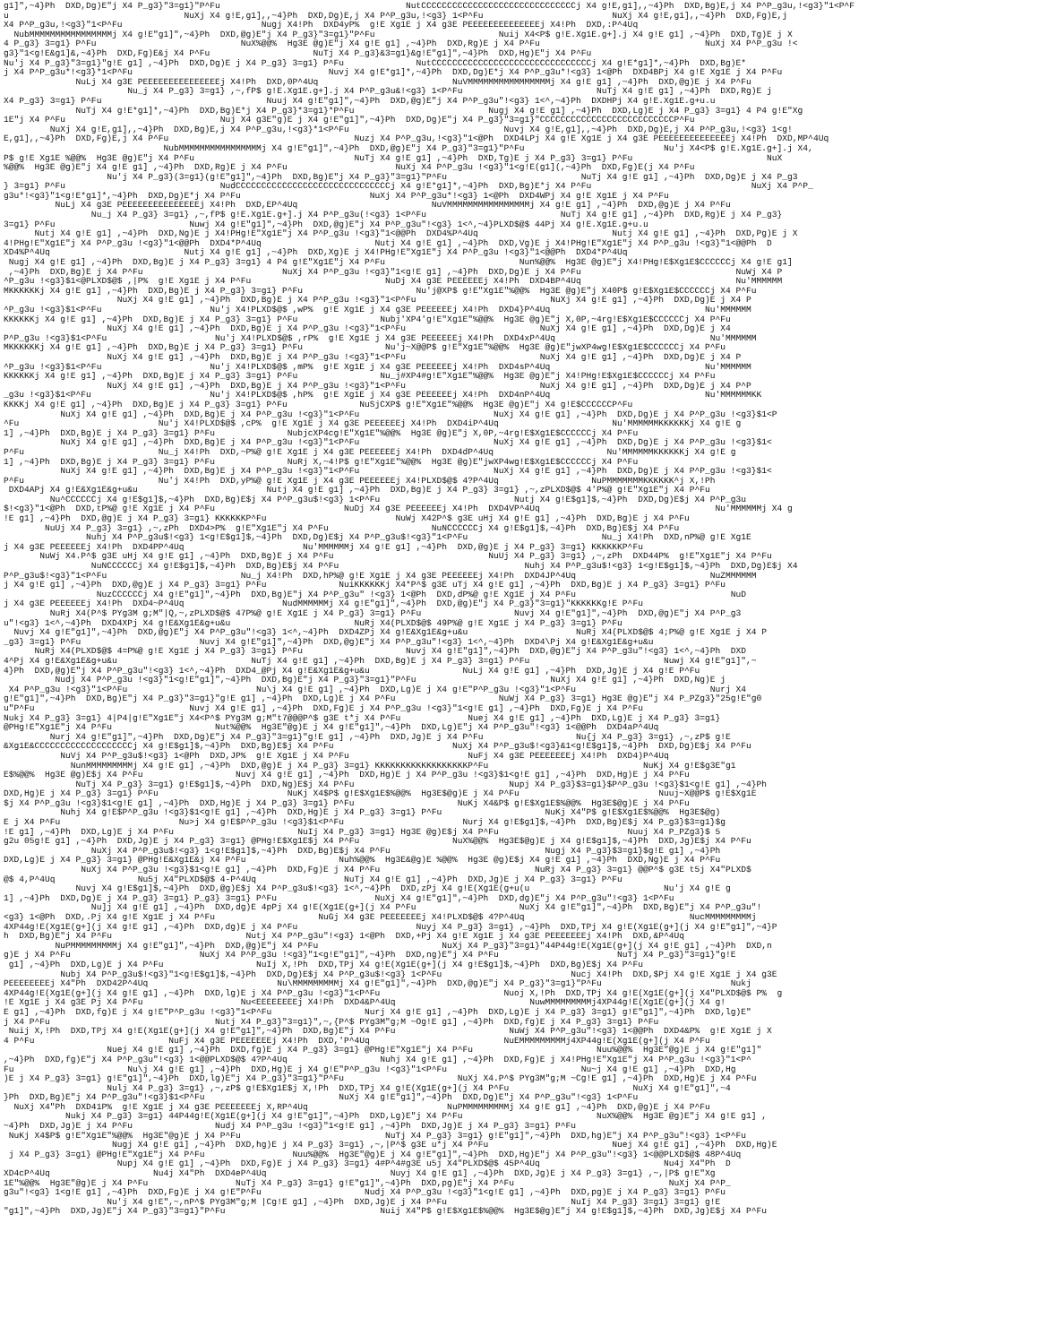g1]",~4}Ph  DXD,Dg)E"j X4 P_g3}"3=g1}"P^Fu                                    NutCCCCCCCCCCCCCCCCCCCCCCCCCCCCCCj X4 g!E,g1],,~4}Ph  DXD,Bg)E,j X4 P^P_g3u,!<g3}"1<P^F
u                                  NuXj X4 g!E,g1],,~4}Ph  DXD,Dg)E,j X4 P^P_g3u,!<g3} 1<P^Fu                         NuXj X4 g!E,g1],,~4}Ph  DXD,Fg)E,j
X4 P^P_g3u,!<g3}"1<P^Fu                           Nugj X4!Ph  DXD4yP%  g!E Xg1E j X4 g3E PEEEEEEEEEEEEEEj X4!Ph  DXD,:P^4Uq
  NubMMMMMMMMMMMMMMMMj X4 g!E"g1]",~4}Ph  DXD,@g)E"j X4 P_g3}"3=g1}"P^Fu                        Nuij X4<P$ g!E.Xg1E.g+].j X4 g!E g1] ,~4}Ph  DXD,Tg)E j X
4 P_g3} 3=g1} P^Fu                            NuX%@@%  Hg3E @g)E"j X4 g!E g1] ,~4}Ph  DXD,Rg)E j X4 P^Fu                                NuXj X4 P^P_g3u !<
g3}"1<g!E&g1]&,~4}Ph  DXD,Fg)E&j X4 P^Fu                    NuTj X4 P_g3}&3=g1}&g!E"g1]",~4}Ph  DXD,Hg)E"j X4 P^Fu
Nu'j X4 P_g3}"3=g1}"g!E g1] ,~4}Ph  DXD,Dg)E j X4 P_g3} 3=g1} P^Fu              NutCCCCCCCCCCCCCCCCCCCCCCCCCCCCCCCj X4 g!E*g1]*,~4}Ph  DXD,Bg)E*
j X4 P^P_g3u*!<g3}*1<P^Fu                                      Nuvj X4 g!E*g1]*,~4}Ph  DXD,Dg)E*j X4 P^P_g3u*!<g3} 1<@Ph  DXD4BPj X4 g!E Xg1E j X4 P^Fu
              NuLj X4 g3E PEEEEEEEEEEEEEEEj X4!Ph  DXD,0P^4Uq                          NuVMMMMMMMMMMMMMMMMj X4 g!E g1] ,~4}Ph  DXD,@g)E j X4 P^Fu
                        Nu_j X4 P_g3} 3=g1} ,~,fP$ g!E.Xg1E.g+].j X4 P^P_g3u&!<g3} 1<P^Fu                          NuTj X4 g!E g1] ,~4}Ph  DXD,Rg)E j
X4 P_g3} 3=g1} P^Fu                                Nuuj X4 g!E"g1]",~4}Ph  DXD,@g)E"j X4 P^P_g3u"!<g3} 1<^,~4}Ph  DXDHPj X4 g!E.Xg1E.g+u.u
              NuTj X4 g!E*g1]*,~4}Ph  DXD,Bg)E*j X4 P_g3}*3=g1}*P^Fu                          Nugj X4 g!E g1] ,~4}Ph  DXD,Lg)E j X4 P_g3} 3=g1} 4 P4 g!E"Xg
1E"j X4 P^Fu                              Nuj X4 g3E"g)E j X4 g!E"g1]",~4}Ph  DXD,Dg)E"j X4 P_g3}"3=g1}"CCCCCCCCCCCCCCCCCCCCCCCCCCP^Fu
         NuXj X4 g!E,g1],,~4}Ph  DXD,Bg)E,j X4 P^P_g3u,!<g3}*1<P^Fu                              Nuvj X4 g!E,g1],,~4}Ph  DXD,Dg)E,j X4 P^P_g3u,!<g3} 1<g!
E,g1],,~4}Ph  DXD,Fg)E,j X4 P^Fu                                    Nuzj X4 P^P_g3u,!<g3}"1<@Ph  DXD4LPj X4 g!E Xg1E j X4 g3E PEEEEEEEEEEEEEEj X4!Ph  DXD,MP^4Uq
                               NubMMMMMMMMMMMMMMMMj X4 g!E"g1]",~4}Ph  DXD,@g)E"j X4 P_g3}"3=g1}"P^Fu                           Nu'j X4<P$ g!E.Xg1E.g+].j X4,
P$ g!E Xg1E %@@%  Hg3E @g)E"j X4 P^Fu                               NuTj X4 g!E g1] ,~4}Ph  DXD,Tg)E j X4 P_g3} 3=g1} P^Fu                          NuX
%@@%  Hg3E @g)E"j X4 g!E g1] ,~4}Ph  DXD,Rg)E j X4 P^Fu                     NuXj X4 P^P_g3u !<g3}"1<g!E(g1](,~4}Ph  DXD,Fg)E(j X4 P^Fu
                    Nu'j X4 P_g3}(3=g1}(g!E"g1]",~4}Ph  DXD,Bg)E"j X4 P_g3}"3=g1}"P^Fu                          NuTj X4 g!E g1] ,~4}Ph  DXD,Dg)E j X4 P_g3
} 3=g1} P^Fu                              NudCCCCCCCCCCCCCCCCCCCCCCCCCCCCCCj X4 g!E*g1]*,~4}Ph  DXD,Bg)E*j X4 P^Fu                               NuXj X4 P^P_
g3u*!<g3}"1<g!E*g1]*,~4}Ph  DXD,Dg)E*j X4 P^Fu                         NuXj X4 P^P_g3u*!<g3} 1<@Ph  DXD4WPj X4 g!E Xg1E j X4 P^Fu
          NuLj X4 g3E PEEEEEEEEEEEEEEEj X4!Ph  DXD,EP^4Uq                          NuVMMMMMMMMMMMMMMMMj X4 g!E g1] ,~4}Ph  DXD,@g)E j X4 P^Fu
                 Nu_j X4 P_g3} 3=g1} ,~,fP$ g!E.Xg1E.g+].j X4 P^P_g3u(!<g3} 1<P^Fu                          NuTj X4 g!E g1] ,~4}Ph  DXD,Rg)E j X4 P_g3}
3=g1} P^Fu                          Nuwj X4 g!E"g1]",~4}Ph  DXD,@g)E"j X4 P^P_g3u"!<g3} 1<^,~4}PLXD$@$ 44Pj X4 g!E.Xg1E.g+u.u
      Nutj X4 g!E g1] ,~4}Ph  DXD,Ng)E j X4!PHg!E"Xg1E"j X4 P^P_g3u !<g3}"1<@@Ph  DXD4%P^4Uq                          Nutj X4 g!E g1] ,~4}Ph  DXD,Pg)E j X
4!PHg!E"Xg1E"j X4 P^P_g3u !<g3}"1<@@Ph  DXD4*P^4Uq                      Nutj X4 g!E g1] ,~4}Ph  DXD,Vg)E j X4!PHg!E"Xg1E"j X4 P^P_g3u !<g3}"1<@@Ph  D
XD4%P^4Uq                          Nutj X4 g!E g1] ,~4}Ph  DXD,Xg)E j X4!PHg!E"Xg1E"j X4 P^P_g3u !<g3}"1<@@Ph  DXD4*P^4Uq
 Nugj X4 g!E g1] ,~4}Ph  DXD,Bg)E j X4 P_g3} 3=g1} 4 P4 g!E"Xg1E"j X4 P^Fu                          Nun%@@%  Hg3E @g)E"j X4!PHg!E$Xg1E$CCCCCCj X4 g!E g1]
 ,~4}Ph  DXD,Bg)E j X4 P^Fu                           NuXj X4 P^P_g3u !<g3}"1<g!E g1] ,~4}Ph  DXD,Dg)E j X4 P^Fu                              NuWj X4 P
^P_g3u !<g3}$1<@PLXD$@$ ,|P%  g!E Xg1E j X4 P^Fu                          NuDj X4 g3E PEEEEEEj X4!Ph  DXD4BP^4Uq                              Nu'MMMMMM
MKKKKKKj X4 g!E g1] ,~4}Ph  DXD,Bg)E j X4 P_g3} 3=g1} P^Fu                      Nu'j@XP$ g!E"Xg1E"%@@%  Hg3E @g)E"j X40P$ g!E$Xg1E$CCCCCCj X4 P^Fu
                      NuXj X4 g!E g1] ,~4}Ph  DXD,Bg)E j X4 P^P_g3u !<g3}"1<P^Fu                          NuXj X4 g!E g1] ,~4}Ph  DXD,Dg)E j X4 P
^P_g3u !<g3}$1<P^Fu                     Nu'j X4!PLXD$@$ ,wP%  g!E Xg1E j X4 g3E PEEEEEEj X4!Ph  DXD4}P^4Uq                              Nu'MMMMMM
KKKKKKj X4 g!E g1] ,~4}Ph  DXD,Bg)E j X4 P_g3} 3=g1} P^Fu                Nubj'XP4'g!E"Xg1E"%@@%  Hg3E @g)E"j X,0P,~4rg!E$Xg1E$CCCCCCj X4 P^Fu
                    NuXj X4 g!E g1] ,~4}Ph  DXD,Bg)E j X4 P^P_g3u !<g3}"1<P^Fu                          NuXj X4 g!E g1] ,~4}Ph  DXD,Dg)E j X4
P^P_g3u !<g3}$1<P^Fu                     Nu'j X4!PLXD$@$ ,rP%  g!E Xg1E j X4 g3E PEEEEEEj X4!Ph  DXD4xP^4Uq                              Nu'MMMMMM
MKKKKKKj X4 g!E g1] ,~4}Ph  DXD,Bg)E j X4 P_g3} 3=g1} P^Fu                Nu'j~X@@P$ g!E"Xg1E"%@@%  Hg3E @g)E"jwXP4wg!E$Xg1E$CCCCCCj X4 P^Fu
                    NuXj X4 g!E g1] ,~4}Ph  DXD,Bg)E j X4 P^P_g3u !<g3}"1<P^Fu                          NuXj X4 g!E g1] ,~4}Ph  DXD,Dg)E j X4 P
^P_g3u !<g3}$1<P^Fu                     Nu'j X4!PLXD$@$ ,mP%  g!E Xg1E j X4 g3E PEEEEEEj X4!Ph  DXD4sP^4Uq                              Nu'MMMMMM
KKKKKKj X4 g!E g1] ,~4}Ph  DXD,Bg)E j X4 P_g3} 3=g1} P^Fu                Nu_j#XP4#g!E"Xg1E"%@@%  Hg3E @g)E"j X4!PHg!E$Xg1E$CCCCCCj X4 P^Fu
                    NuXj X4 g!E g1] ,~4}Ph  DXD,Bg)E j X4 P^P_g3u !<g3}"1<P^Fu                          NuXj X4 g!E g1] ,~4}Ph  DXD,Dg)E j X4 P^P
_g3u !<g3}$1<P^Fu                       Nu'j X4!PLXD$@$ ,hP%  g!E Xg1E j X4 g3E PEEEEEEj X4!Ph  DXD4nP^4Uq                              Nu'MMMMMMKK
KKKKj X4 g!E g1] ,~4}Ph  DXD,Bg)E j X4 P_g3} 3=g1} P^Fu              NuSjCXP$ g!E"Xg1E"%@@%  Hg3E @g)E"j X4 g!E$CCCCCCP^Fu
           NuXj X4 g!E g1] ,~4}Ph  DXD,Bg)E j X4 P^P_g3u !<g3}"1<P^Fu                          NuXj X4 g!E g1] ,~4}Ph  DXD,Dg)E j X4 P^P_g3u !<g3}$1<P
^Fu                           Nu'j X4!PLXD$@$ ,cP%  g!E Xg1E j X4 g3E PEEEEEEj X4!Ph  DXD4iP^4Uq                      Nu'MMMMMMKKKKKKj X4 g!E g
1] ,~4}Ph  DXD,Bg)E j X4 P_g3} 3=g1} P^Fu              NubjcXP4cg!E"Xg1E"%@@%  Hg3E @g)E"j X,0P,~4rg!E$Xg1E$CCCCCCj X4 P^Fu
           NuXj X4 g!E g1] ,~4}Ph  DXD,Bg)E j X4 P^P_g3u !<g3}"1<P^Fu                          NuXj X4 g!E g1] ,~4}Ph  DXD,Dg)E j X4 P^P_g3u !<g3}$1<
P^Fu                          Nu_j X4!Ph  DXD,~P%@ g!E Xg1E j X4 g3E PEEEEEEj X4!Ph  DXD4dP^4Uq                      Nu'MMMMMMKKKKKKj X4 g!E g
1] ,~4}Ph  DXD,Bg)E j X4 P_g3} 3=g1} P^Fu              NuRj X,~4!P$ g!E"Xg1E"%@@%  Hg3E @g)E"jwXP4wg!E$Xg1E$CCCCCCj X4 P^Fu
           NuXj X4 g!E g1] ,~4}Ph  DXD,Bg)E j X4 P^P_g3u !<g3}"1<P^Fu                          NuXj X4 g!E g1] ,~4}Ph  DXD,Dg)E j X4 P^P_g3u !<g3}$1<
P^Fu                          Nu'j X4!Ph  DXD,yP%@ g!E Xg1E j X4 g3E PEEEEEEj X4!PLXD$@$ 4?P^4Uq                  NuPMMMMMMMKKKKKK^j X,!Ph
 DXD4APj X4 g!E&Xg1E&g+u&u                         Nutj X4 g!E g1] ,~4}Ph  DXD,Bg)E j X4 P_g3} 3=g1} ,~,zPLXD$@$ 4'P%@ g!E"Xg1E"j X4 P^Fu
         Nu^CCCCCCj X4 g!E$g1]$,~4}Ph  DXD,Bg)E$j X4 P^P_g3u$!<g3} 1<P^Fu                          Nutj X4 g!E$g1]$,~4}Ph  DXD,Dg)E$j X4 P^P_g3u
$!<g3}"1<@Ph  DXD,tP%@ g!E Xg1E j X4 P^Fu                         NuDj X4 g3E PEEEEEEj X4!Ph  DXD4VP^4Uq                                  Nu'MMMMMMj X4 g
!E g1] ,~4}Ph  DXD,@g)E j X4 P_g3} 3=g1} KKKKKKP^Fu                         NuWj X42P^$ g3E uHj X4 g!E g1] ,~4}Ph  DXD,Bg)E j X4 P^Fu
        NuUj X4 P_g3} 3=g1} ,~,zPh  DXD4>P%  g!E"Xg1E"j X4 P^Fu                    NuNCCCCCCj X4 g!E$g1]$,~4}Ph  DXD,Bg)E$j X4 P^Fu
                Nuhj X4 P^P_g3u$!<g3} 1<g!E$g1]$,~4}Ph  DXD,Dg)E$j X4 P^P_g3u$!<g3}"1<P^Fu                          Nu_j X4!Ph  DXD,nP%@ g!E Xg1E
j X4 g3E PEEEEEEj X4!Ph  DXD4PP^4Uq                       Nu'MMMMMMj X4 g!E g1] ,~4}Ph  DXD,@g)E j X4 P_g3} 3=g1} KKKKKKP^Fu
       NuWj X4.P^$ g3E uHj X4 g!E g1] ,~4}Ph  DXD,Bg)E j X4 P^Fu                              NuUj X4 P_g3} 3=g1} ,~,zPh  DXD44P%  g!E"Xg1E"j X4 P^Fu
                 NuNCCCCCCj X4 g!E$g1]$,~4}Ph  DXD,Bg)E$j X4 P^Fu                                    Nuhj X4 P^P_g3u$!<g3} 1<g!E$g1]$,~4}Ph  DXD,Dg)E$j X4
P^P_g3u$!<g3}"1<P^Fu                          Nu_j X4!Ph  DXD,hP%@ g!E Xg1E j X4 g3E PEEEEEEj X4!Ph  DXD4JP^4Uq                          NuZMMMMMM
j X4 g!E g1] ,~4}Ph  DXD,@g)E j X4 P_g3} 3=g1} P^Fu              NuiKKKKKKj X4*P^$ g3E uTj X4 g!E g1] ,~4}Ph  DXD,Bg)E j X4 P_g3} 3=g1} P^Fu
                  NuzCCCCCCj X4 g!E"g1]",~4}Ph  DXD,Bg)E"j X4 P^P_g3u" !<g3} 1<@Ph  DXD,dP%@ g!E Xg1E j X4 P^Fu                              NuD
j X4 g3E PEEEEEEj X4!Ph  DXD4~P^4Uq                   NudMMMMMMj X4 g!E"g1]",~4}Ph  DXD,@g)E"j X4 P_g3}"3=g1}"KKKKKKg!E P^Fu
         NuRj X4(P^$ PYg3M g;M"|Q,~,zPLXD$@$ 47P%@ g!E Xg1E j X4 P_g3} 3=g1} P^Fu                  Nuvj X4 g!E"g1]",~4}Ph  DXD,@g)E"j X4 P^P_g3
u"!<g3} 1<^,~4}Ph  DXD4XPj X4 g!E&Xg1E&g+u&u                        NuRj X4(PLXD$@$ 49P%@ g!E Xg1E j X4 P_g3} 3=g1} P^Fu
  Nuvj X4 g!E"g1]",~4}Ph  DXD,@g)E"j X4 P^P_g3u"!<g3} 1<^,~4}Ph  DXD4ZPj X4 g!E&Xg1E&g+u&u                     NuRj X4(PLXD$@$ 4;P%@ g!E Xg1E j X4 P
_g3} 3=g1} P^Fu                       Nuvj X4 g!E"g1]",~4}Ph  DXD,@g)E"j X4 P^P_g3u"!<g3} 1<^,~4}Ph  DXD4\Pj X4 g!E&Xg1E&g+u&u
      NuRj X4(PLXD$@$ 4=P%@ g!E Xg1E j X4 P_g3} 3=g1} P^Fu                    Nuvj X4 g!E"g1]",~4}Ph  DXD,@g)E"j X4 P^P_g3u"!<g3} 1<^,~4}Ph  DXD
4^Pj X4 g!E&Xg1E&g+u&u                          NuTj X4 g!E g1] ,~4}Ph  DXD,Bg)E j X4 P_g3} 3=g1} P^Fu                          Nuwj X4 g!E"g1]",~
4}Ph  DXD,@g)E"j X4 P^P_g3u"!<g3} 1<^,~4}Ph  DXD4_@Pj X4 g!E&Xg1E&g+u&u                  NuLj X4 g!E g1] ,~4}Ph  DXD,Jg)E j X4 g!E P^Fu
          Nudj X4 P^P_g3u !<g3}"1<g!E"g1]",~4}Ph  DXD,Bg)E"j X4 P_g3}"3=g1}"P^Fu                          NuXj X4 g!E g1] ,~4}Ph  DXD,Ng)E j
 X4 P^P_g3u !<g3}"1<P^Fu                         Nu\j X4 g!E g1] ,~4}Ph  DXD,Lg)E j X4 g!E"P^P_g3u !<g3}"1<P^Fu                          Nurj X4
g!E"g1]",~4}Ph  DXD,Bg)E"j X4 P_g3}"3=g1}"g!E g1] ,~4}Ph  DXD,Lg)E j X4 P^Fu                    NuWj X4 P_g3} 3=g1} Hg3E @g)E"j X4 P_PZg3}"25g!E"g0
u"P^Fu                              Nuvj X4 g!E g1] ,~4}Ph  DXD,Fg)E j X4 P^P_g3u !<g3}"1<g!E g1] ,~4}Ph  DXD,Fg)E j X4 P^Fu
Nukj X4 P_g3} 3=g1} 4|P4|g!E"Xg1E"j X4<P^$ PYg3M g;M"t7@@@P^$ g3E t*j X4 P^Fu             Nuej X4 g!E g1] ,~4}Ph  DXD,Lg)E j X4 P_g3} 3=g1}
@PHg!E"Xg1E"j X4 P^Fu                    Nut%@@%  Hg3E"@g)E j X4 g!E"g1]",~4}Ph  DXD,Lg)E"j X4 P^P_g3u"!<g3} 1<@@Ph  DXD4aP^4Uq
         Nurj X4 g!E"g1]",~4}Ph  DXD,Dg)E"j X4 P_g3}"3=g1}"g!E g1] ,~4}Ph  DXD,Jg)E j X4 P^Fu                  Nu{j X4 P_g3} 3=g1} ,~,zP$ g!E
&Xg1E&CCCCCCCCCCCCCCCCCCCj X4 g!E$g1]$,~4}Ph  DXD,Bg)E$j X4 P^Fu                       NuXj X4 P^P_g3u$!<g3}&1<g!E$g1]$,~4}Ph  DXD,Dg)E$j X4 P^Fu
           NuVj X4 P^P_g3u$!<g3} 1<@Ph  DXD,JP%  g!E Xg1E j X4 P^Fu                       NuFj X4 g3E PEEEEEEEj X4!Ph  DXD4)P^4Uq
             NunMMMMMMMMMj X4 g!E g1] ,~4}Ph  DXD,@g)E j X4 P_g3} 3=g1} KKKKKKKKKKKKKKKKKKP^Fu                              NuKj X4 g!E$g3E"g1
E$%@@%  Hg3E @g)E$j X4 P^Fu                  Nuvj X4 g!E g1] ,~4}Ph  DXD,Hg)E j X4 P^P_g3u !<g3}$1<g!E g1] ,~4}Ph  DXD,Hg)E j X4 P^Fu
              NuTj X4 P_g3} 3=g1} g!E$g1]$,~4}Ph  DXD,Ng)E$j X4 P^Fu                              Nupj X4 P_g3}$3=g1}$P^P_g3u !<g3}$1<g!E g1] ,~4}Ph
DXD,Hg)E j X4 P_g3} 3=g1} P^Fu                         NuKj X4$P$ g!E$Xg1E$%@@%  Hg3E$@g)E j X4 P^Fu                           Nuuj~X@@P$ g!E$Xg1E
$j X4 P^P_g3u !<g3}$1<g!E g1] ,~4}Ph  DXD,Hg)E j X4 P_g3} 3=g1} P^Fu                    NuKj X4&P$ g!E$Xg1E$%@@%  Hg3E$@g)E j X4 P^Fu
           Nuhj X4 g!E$P^P_g3u !<g3}$1<g!E g1] ,~4}Ph  DXD,Hg)E j X4 P_g3} 3=g1} P^Fu                    NuKj X4"P$ g!E$Xg1E$%@@%  Hg3E$@g)
E j X4 P^Fu                       Nu>j X4 g!E$P^P_g3u !<g3}$1<P^Fu                       Nurj X4 g!E$g1]$,~4}Ph  DXD,Bg)E$j X4 P_g3}$3=g1}$g
!E g1] ,~4}Ph  DXD,Lg)E j X4 P^Fu                        NuIj X4 P_g3} 3=g1} Hg3E @g)E$j X4 P^Fu                         Nuuj X4 P_PZg3}$ 5
g2u 05g!E g1] ,~4}Ph  DXD,Jg)E j X4 P_g3} 3=g1} @PHg!E$Xg1E$j X4 P^Fu                  NuX%@@%  Hg3E$@g)E j X4 g!E$g1]$,~4}Ph  DXD,Jg)E$j X4 P^Fu
                 NuXj X4 P^P_g3u$!<g3} 1<g!E$g1]$,~4}Ph  DXD,Bg)E$j X4 P^Fu                              Nugj X4 P_g3}$3=g1}$g!E g1] ,~4}Ph
DXD,Lg)E j X4 P_g3} 3=g1} @PHg!E&Xg1E&j X4 P^Fu                  Nuh%@@%  Hg3E&@g)E %@@%  Hg3E @g)E$j X4 g!E g1] ,~4}Ph  DXD,Ng)E j X4 P^Fu
               NuXj X4 P^P_g3u !<g3}$1<g!E g1] ,~4}Ph  DXD,Fg)E j X4 P^Fu                              NuRj X4 P_g3} 3=g1} @@P^$ g3E t5j X4"PLXD$
@$ 4,P^4Uq                Nu5j X4"PLXD$@$ 4-P^4Uq                 NuTj X4 g!E g1] ,~4}Ph  DXD,Jg)E j X4 P_g3} 3=g1} P^Fu
              Nuvj X4 g!E$g1]$,~4}Ph  DXD,@g)E$j X4 P^P_g3u$!<g3} 1<^,~4}Ph  DXD,zPj X4 g!E(Xg1E(g+u(u                          Nu'j X4 g!E g
1] ,~4}Ph  DXD,Dg)E j X4 P_g3} 3=g1} P_g3} 3=g1} P^Fu                   NuXj X4 g!E"g1]",~4}Ph  DXD,dg)E"j X4 P^P_g3u"!<g3} 1<P^Fu
                 Nu]j X4 g!E g1] ,~4}Ph  DXD,dg)E 4pPj X4 g!E(Xg1E(g+](j X4 P^Fu                    NuXj X4 g!E"g1]",~4}Ph  DXD,Bg)E"j X4 P^P_g3u"!
<g3} 1<@Ph  DXD,.Pj X4 g!E Xg1E j X4 P^Fu                    NuGj X4 g3E PEEEEEEEj X4!PLXD$@$ 4?P^4Uq                                NucMMMMMMMMMj
4XP44g!E(Xg1E(g+](j X4 g!E g1] ,~4}Ph  DXD,dg)E j X4 P^Fu                       Nuyj X4 P_g3} 3=g1} ,~4}Ph  DXD,TPj X4 g!E(Xg1E(g+](j X4 g!E"g1]",~4}P
h  DXD,Bg)E"j X4 P^Fu                          Nutj X4 P^P_g3u"!<g3} 1<@Ph  DXD,+Pj X4 g!E Xg1E j X4 g3E PEEEEEEEj X4!Ph  DXD,&P^4Uq
          NuPMMMMMMMMMj X4 g!E"g1]",~4}Ph  DXD,@g)E"j X4 P^Fu                        NuXj X4 P_g3}"3=g1}"44P44g!E(Xg1E(g+](j X4 g!E g1] ,~4}Ph  DXD,n
g)E j X4 P^Fu                         NuXj X4 P^P_g3u !<g3}"1<g!E"g1]",~4}Ph  DXD,ng)E"j X4 P^Fu                       NuTj X4 P_g3}"3=g1}"g!E
 g1] ,~4}Ph  DXD,Lg)E j X4 P^Fu                  NuIj X,!Ph  DXD,TPj X4 g!E(Xg1E(g+](j X4 g!E$g1]$,~4}Ph  DXD,Bg)E$j X4 P^Fu
           Nubj X4 P^P_g3u$!<g3}"1<g!E$g1]$,~4}Ph  DXD,Dg)E$j X4 P^P_g3u$!<g3} 1<P^Fu                         Nucj X4!Ph  DXD,$Pj X4 g!E Xg1E j X4 g3E
PEEEEEEEEj X4"Ph  DXD42P^4Uq                         Nu\MMMMMMMMMj X4 g!E"g1]",~4}Ph  DXD,@g)E"j X4 P_g3}"3=g1}"P^Fu                         Nukj
4XP44g!E(Xg1E(g+](j X4 g!E g1] ,~4}Ph  DXD,lg)E j X4 P^P_g3u !<g3}"1<P^Fu                        Nuoj X,!Ph  DXD,TPj X4 g!E(Xg1E(g+](j X4"PLXD$@$ P%  g
!E Xg1E j X4 g3E Pj X4 P^Fu                   Nu<EEEEEEEEj X4!Ph  DXD4&P^4Uq                          NuwMMMMMMMMMj4XP44g!E(Xg1E(g+](j X4 g!
E g1] ,~4}Ph  DXD,fg)E j X4 g!E"P^P_g3u !<g3}"1<P^Fu                  Nurj X4 g!E g1] ,~4}Ph  DXD,Lg)E j X4 P_g3} 3=g1} g!E"g1]",~4}Ph  DXD,lg)E"
j X4 P^Fu                                Nutj X4 P_g3}"3=g1}",~,{P^$ PYg3M"g;M ~Og!E g1] ,~4}Ph  DXD,fg)E j X4 P_g3} 3=g1} P^Fu
 Nuij X,!Ph  DXD,TPj X4 g!E(Xg1E(g+](j X4 g!E"g1]",~4}Ph  DXD,Bg)E"j X4 P^Fu                      NuWj X4 P^P_g3u"!<g3} 1<@@Ph  DXD4&P%  g!E Xg1E j X
4 P^Fu                          NuFj X4 g3E PEEEEEEEj X4!Ph  DXD,'P^4Uq                          NuEMMMMMMMMMj4XP44g!E(Xg1E(g+](j X4 P^Fu
                    Nuej X4 g!E g1] ,~4}Ph  DXD,fg)E j X4 P_g3} 3=g1} @PHg!E"Xg1E"j X4 P^Fu                        Nuu%@@%  Hg3E"@g)E j X4 g!E"g1]"
,~4}Ph  DXD,fg)E"j X4 P^P_g3u"!<g3} 1<@@PLXD$@$ 4?P^4Uq                  Nuhj X4 g!E g1] ,~4}Ph  DXD,Fg)E j X4!PHg!E"Xg1E"j X4 P^P_g3u !<g3}"1<P^
Fu                      Nu\j X4 g!E g1] ,~4}Ph  DXD,Hg)E j X4 g!E"P^P_g3u !<g3}"1<P^Fu                          Nu~j X4 g!E g1] ,~4}Ph  DXD,Hg
)E j X4 P_g3} 3=g1} g!E"g1]",~4}Ph  DXD,lg)E"j X4 P_g3}"3=g1}"P^Fu                      NuXj X4.P^$ PYg3M"g;M ~Cg!E g1] ,~4}Ph  DXD,Hg)E j X4 P^Fu
                    Nulj X4 P_g3} 3=g1} ,~,zP$ g!E$Xg1E$j X,!Ph  DXD,TPj X4 g!E(Xg1E(g+](j X4 P^Fu                        NuXj X4 g!E"g1]",~4
}Ph  DXD,Bg)E"j X4 P^P_g3u"!<g3}$1<P^Fu                          NuXj X4 g!E"g1]",~4}Ph  DXD,Dg)E"j X4 P^P_g3u"!<g3} 1<P^Fu
  NuXj X4"Ph  DXD41P%  g!E Xg1E j X4 g3E PEEEEEEEj X,RP^4Uq                           NuPMMMMMMMMMj X4 g!E g1] ,~4}Ph  DXD,@g)E j X4 P^Fu
            Nukj X4 P_g3} 3=g1} 44P44g!E(Xg1E(g+](j X4 g!E"g1]",~4}Ph  DXD,Lg)E"j X4 P^Fu                          NuX%@@%  Hg3E @g)E"j X4 g!E g1] ,
~4}Ph  DXD,Jg)E j X4 P^Fu                Nudj X4 P^P_g3u !<g3}"1<g!E g1] ,~4}Ph  DXD,Jg)E j X4 P_g3} 3=g1} P^Fu
 NuKj X4$P$ g!E"Xg1E"%@@%  Hg3E"@g)E j X4 P^Fu                            NuTj X4 P_g3} 3=g1} g!E"g1]",~4}Ph  DXD,hg)E"j X4 P^P_g3u"!<g3} 1<P^Fu
                     Nugj X4 g!E g1] ,~4}Ph  DXD,hg)E j X4 P_g3} 3=g1} ,~,|P^$ g3E u*j X4 P^Fu                        Nuej X4 g!E g1] ,~4}Ph  DXD,Hg)E
 j X4 P_g3} 3=g1} @PHg!E"Xg1E"j X4 P^Fu                 Nuu%@@%  Hg3E"@g)E j X4 g!E"g1]",~4}Ph  DXD,Hg)E"j X4 P^P_g3u"!<g3} 1<@@PLXD$@$ 48P^4Uq
                      Nupj X4 g!E g1] ,~4}Ph  DXD,Fg)E j X4 P_g3} 3=g1} 4#P^4#g3E u5j X4"PLXD$@$ 45P^4Uq                        Nu4j X4"Ph  D
XD4cP^4Uq                    Nu4j X4"Ph  DXD4eP^4Uq                        Nuyj X4 g!E g1] ,~4}Ph  DXD,Jg)E j X4 P_g3} 3=g1} ,~,|P$ g!E"Xg
1E"%@@%  Hg3E"@g)E j X4 P^Fu                 NuTj X4 P_g3} 3=g1} g!E"g1]",~4}Ph  DXD,pg)E"j X4 P^Fu                              NuXj X4 P^P_
g3u"!<g3} 1<g!E g1] ,~4}Ph  DXD,Fg)E j X4 g!E"P^Fu                    Nudj X4 P^P_g3u !<g3}"1<g!E g1] ,~4}Ph  DXD,pg)E j X4 P_g3} 3=g1} P^Fu
                    Nu'j X4 g!E",~,nP^$ PYg3M"g;M |Cg!E g1] ,~4}Ph  DXD,Jg)E j X4 P^Fu                        NuIj X4 P_g3} 3=g1} 3=g1} g!E
"g1]",~4}Ph  DXD,Jg)E"j X4 P_g3}"3=g1}"P^Fu                              Nuij X4"P$ g!E$Xg1E$%@@%  Hg3E$@g)E"j X4 g!E$g1]$,~4}Ph  DXD,Jg)E$j X4 P^Fu